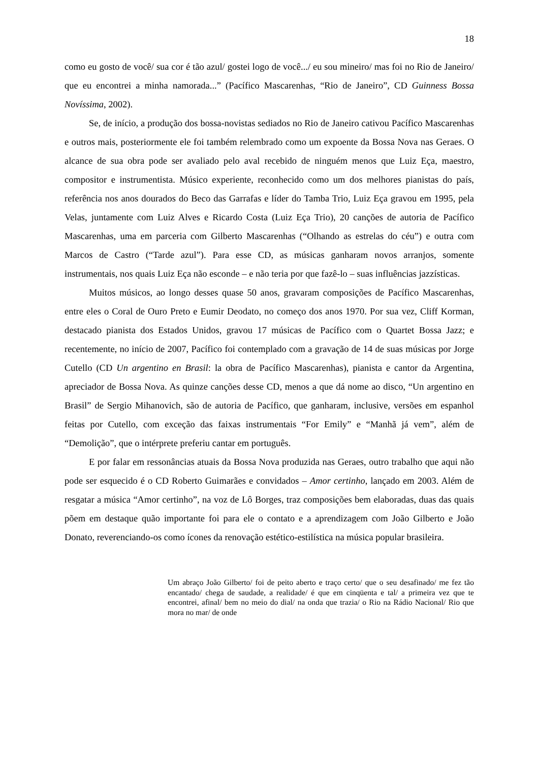18
como eu gosto de você/ sua cor é tão azul/ gostei logo de você.../ eu sou mineiro/ mas foi no Rio de Janeiro/ que eu encontrei a minha namorada...” (Pacífico Mascarenhas, “Rio de Janeiro”, CD Guinness Bossa Novíssima, 2002).
Se, de início, a produção dos bossa-novistas sediados no Rio de Janeiro cativou Pacífico Mascarenhas e outros mais, posteriormente ele foi também relembrado como um expoente da Bossa Nova nas Geraes. O alcance de sua obra pode ser avaliado pelo aval recebido de ninguém menos que Luiz Eça, maestro, compositor e instrumentista. Músico experiente, reconhecido como um dos melhores pianistas do país, referência nos anos dourados do Beco das Garrafas e líder do Tamba Trio, Luiz Eça gravou em 1995, pela Velas, juntamente com Luiz Alves e Ricardo Costa (Luiz Eça Trio), 20 canções de autoria de Pacífico Mascarenhas, uma em parceria com Gilberto Mascarenhas (“Olhando as estrelas do céu”) e outra com Marcos de Castro (“Tarde azul”). Para esse CD, as músicas ganharam novos arranjos, somente instrumentais, nos quais Luiz Eça não esconde – e não teria por que fazê-lo – suas influências jazzísticas.
Muitos músicos, ao longo desses quase 50 anos, gravaram composições de Pacífico Mascarenhas, entre eles o Coral de Ouro Preto e Eumir Deodato, no começo dos anos 1970. Por sua vez, Cliff Korman, destacado pianista dos Estados Unidos, gravou 17 músicas de Pacífico com o Quartet Bossa Jazz; e recentemente, no início de 2007, Pacífico foi contemplado com a gravação de 14 de suas músicas por Jorge Cutello (CD Un argentino en Brasil: la obra de Pacífico Mascarenhas), pianista e cantor da Argentina, apreciador de Bossa Nova. As quinze canções desse CD, menos a que dá nome ao disco, “Un argentino en Brasil” de Sergio Mihanovich, são de autoria de Pacífico, que ganharam, inclusive, versões em espanhol feitas por Cutello, com exceção das faixas instrumentais “For Emily” e “Manhã já vem”, além de “Demolição”, que o intérprete preferiu cantar em português.
E por falar em ressonâncias atuais da Bossa Nova produzida nas Geraes, outro trabalho que aqui não pode ser esquecido é o CD Roberto Guimarães e convidados – Amor certinho, lançado em 2003. Além de resgatar a música “Amor certinho”, na voz de Lô Borges, traz composições bem elaboradas, duas das quais põem em destaque quão importante foi para ele o contato e a aprendizagem com João Gilberto e João Donato, reverenciando-os como ícones da renovação estético-estilística na música popular brasileira.
Um abraço João Gilberto/ foi de peito aberto e traço certo/ que o seu desafinado/ me fez tão encantado/ chega de saudade, a realidade/ é que em cinqüenta e tal/ a primeira vez que te encontrei, afinal/ bem no meio do dial/ na onda que trazia/ o Rio na Rádio Nacional/ Rio que mora no mar/ de onde